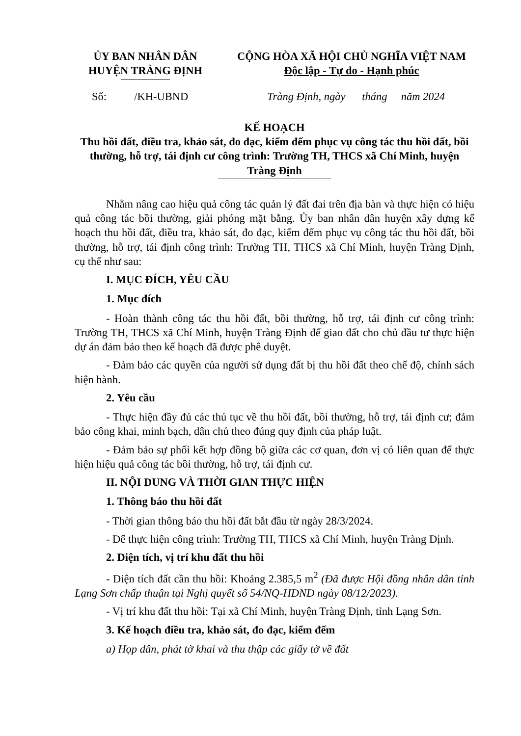ỦY BAN NHÂN DÂN
HUYỆN TRÀNG ĐỊNH
CỘNG HÒA XÃ HỘI CHỦ NGHĨA VIỆT NAM
Độc lập - Tự do - Hạnh phúc
Số: /KH-UBND Tràng Định, ngày tháng năm 2024
KẾ HOẠCH
Thu hồi đất, điều tra, khảo sát, đo đạc, kiểm đếm phục vụ công tác thu hồi đất, bồi thường, hỗ trợ, tái định cư công trình: Trường TH, THCS xã Chí Minh, huyện Tràng Định
Nhằm nâng cao hiệu quả công tác quản lý đất đai trên địa bàn và thực hiện có hiệu quả công tác bồi thường, giải phóng mặt bằng. Ủy ban nhân dân huyện xây dựng kế hoạch thu hồi đất, điều tra, khảo sát, đo đạc, kiểm đếm phục vụ công tác thu hồi đất, bồi thường, hỗ trợ, tái định công trình: Trường TH, THCS xã Chí Minh, huyện Tràng Định, cụ thể như sau:
I. MỤC ĐÍCH, YÊU CẦU
1. Mục đích
- Hoàn thành công tác thu hồi đất, bồi thường, hỗ trợ, tái định cư công trình: Trường TH, THCS xã Chí Minh, huyện Tràng Định để giao đất cho chủ đầu tư thực hiện dự án đảm bảo theo kế hoạch đã được phê duyệt.
- Đảm bảo các quyền của người sử dụng đất bị thu hồi đất theo chế độ, chính sách hiện hành.
2. Yêu cầu
- Thực hiện đầy đủ các thủ tục về thu hồi đất, bồi thường, hỗ trợ, tái định cư; đảm bảo công khai, minh bạch, dân chủ theo đúng quy định của pháp luật.
- Đảm bảo sự phối kết hợp đồng bộ giữa các cơ quan, đơn vị có liên quan để thực hiện hiệu quả công tác bồi thường, hỗ trợ, tái định cư.
II. NỘI DUNG VÀ THỜI GIAN THỰC HIỆN
1. Thông báo thu hồi đất
- Thời gian thông báo thu hồi đất bắt đầu từ ngày 28/3/2024.
- Để thực hiện công trình: Trường TH, THCS xã Chí Minh, huyện Tràng Định.
2. Diện tích, vị trí khu đất thu hồi
- Diện tích đất cần thu hồi: Khoảng 2.385,5 m<sup>2</sup> (Đã được Hội đồng nhân dân tỉnh Lạng Sơn chấp thuận tại Nghị quyết số 54/NQ-HĐND ngày 08/12/2023).
- Vị trí khu đất thu hồi: Tại xã Chí Minh, huyện Tràng Định, tỉnh Lạng Sơn.
3. Kế hoạch điều tra, khảo sát, đo đạc, kiểm đếm
a) Họp dân, phát tờ khai và thu thập các giấy tờ về đất